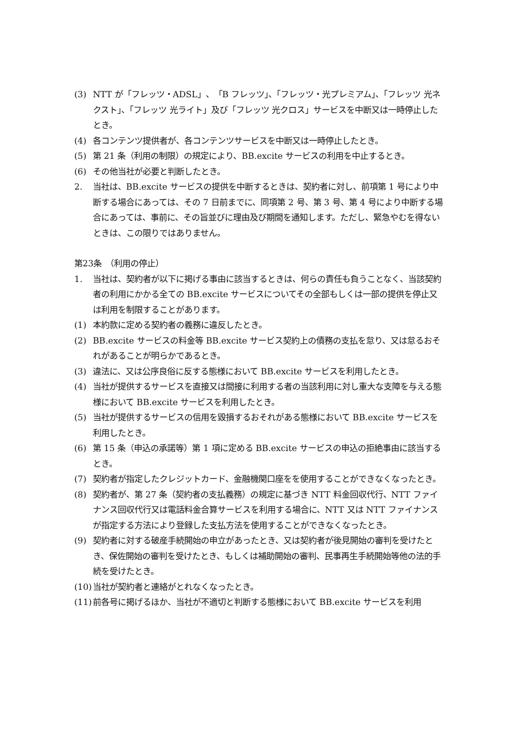(3) NTT が「フレッツ・ADSL」、「B フレッツ」、「フレッツ・光プレミアム」、「フレッツ 光ネクスト」、「フレッツ 光ライト」及び「フレッツ 光クロス」サービスを中断又は一時停止したとき。
(4) 各コンテンツ提供者が、各コンテンツサービスを中断又は一時停止したとき。
(5) 第 21 条（利用の制限）の規定により、BB.excite サービスの利用を中止するとき。
(6) その他当社が必要と判断したとき。
2. 当社は、BB.excite サービスの提供を中断するときは、契約者に対し、前項第 1 号により中断する場合にあっては、その 7 日前までに、同項第 2 号、第 3 号、第 4 号により中断する場合にあっては、事前に、その旨並びに理由及び期間を通知します。ただし、緊急やむを得ないときは、この限りではありません。
第23条　（利用の停止）
1. 当社は、契約者が以下に掲げる事由に該当するときは、何らの責任も負うことなく、当該契約者の利用にかかる全ての BB.excite サービスについてその全部もしくは一部の提供を停止又は利用を制限することがあります。
(1) 本約款に定める契約者の義務に違反したとき。
(2) BB.excite サービスの料金等 BB.excite サービス契約上の債務の支払を怠り、又は怠るおそれがあることが明らかであるとき。
(3) 違法に、又は公序良俗に反する態様において BB.excite サービスを利用したとき。
(4) 当社が提供するサービスを直接又は間接に利用する者の当該利用に対し重大な支障を与える態様において BB.excite サービスを利用したとき。
(5) 当社が提供するサービスの信用を毀損するおそれがある態様において BB.excite サービスを利用したとき。
(6) 第 15 条（申込の承諾等）第 1 項に定める BB.excite サービスの申込の拒絶事由に該当するとき。
(7) 契約者が指定したクレジットカード、金融機関口座をを使用することができなくなったとき。
(8) 契約者が、第 27 条（契約者の支払義務）の規定に基づき NTT 料金回収代行、NTT ファイナンス回収代行又は電話料金合算サービスを利用する場合に、NTT 又は NTT ファイナンスが指定する方法により登録した支払方法を使用することができなくなったとき。
(9) 契約者に対する破産手続開始の申立があったとき、又は契約者が後見開始の審判を受けたとき、保佐開始の審判を受けたとき、もしくは補助開始の審判、民事再生手続開始等他の法的手続を受けたとき。
(10) 当社が契約者と連絡がとれなくなったとき。
(11) 前各号に掲げるほか、当社が不適切と判断する態様において BB.excite サービスを利用